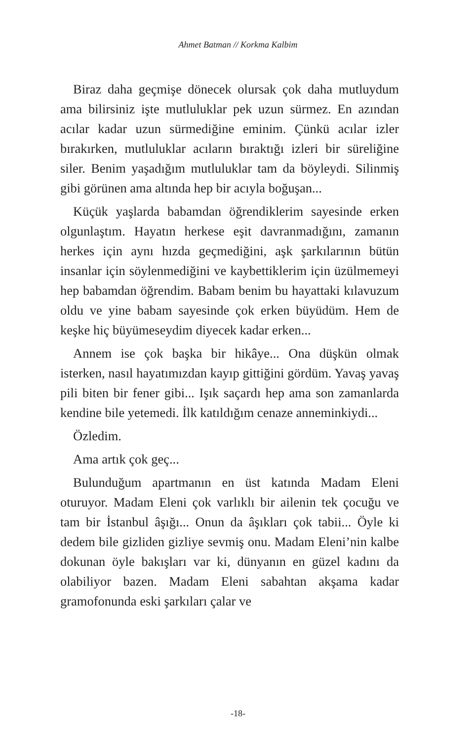Ahmet Batman // Korkma Kalbim
Biraz daha geçmişe dönecek olursak çok daha mutluydum ama bilirsiniz işte mutluluklar pek uzun sürmez. En azından acılar kadar uzun sürmediğine eminim. Çünkü acılar izler bırakırken, mutluluklar acıların bıraktığı izleri bir süreliğine siler. Benim yaşadığım mutluluklar tam da böyleydi. Silinmiş gibi görünen ama altında hep bir acıyla boğuşan...
Küçük yaşlarda babamdan öğrendiklerim sayesinde erken olgunlaştım. Hayatın herkese eşit davranmadığını, zamanın herkes için aynı hızda geçmediğini, aşk şarkılarının bütün insanlar için söylenmediğini ve kaybettiklerim için üzülmemeyi hep babamdan öğrendim. Babam benim bu hayattaki kılavuzum oldu ve yine babam sayesinde çok erken büyüdüm. Hem de keşke hiç büyümeseydim diyecek kadar erken...
Annem ise çok başka bir hikâye... Ona düşkün olmak isterken, nasıl hayatımızdan kayıp gittiğini gördüm. Yavaş yavaş pili biten bir fener gibi... Işık saçardı hep ama son zamanlarda kendine bile yetemedi. İlk katıldığım cenaze anneminkiydi...
Özledim.
Ama artık çok geç...
Bulunduğum apartmanın en üst katında Madam Eleni oturuyor. Madam Eleni çok varlıklı bir ailenin tek çocuğu ve tam bir İstanbul âşığı... Onun da âşıkları çok tabii... Öyle ki dedem bile gizliden gizliye sevmiş onu. Madam Eleni’nin kalbe dokunan öyle bakışları var ki, dünyanın en güzel kadını da olabiliyor bazen. Madam Eleni sabahtan akşama kadar gramofonunda eski şarkıları çalar ve
-18-